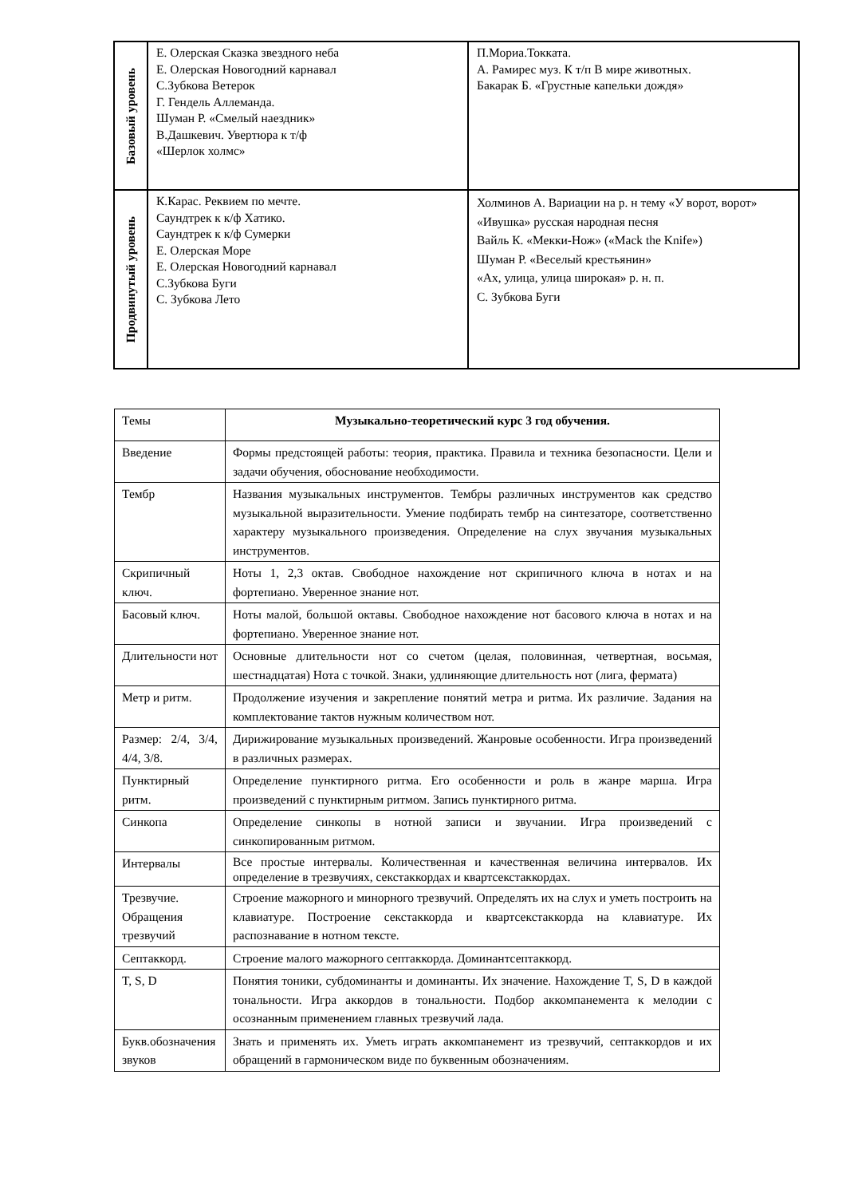| Базовый уровень | Е. Олерская Сказка звездного неба Е. Олерская Новогодний карнавал С.Зубкова Ветерок Г. Гендель Аллеманда. Шуман Р. «Смелый наездник» В.Дашкевич. Увертюра к т/ф «Шерлок холмс» | П.Мориа.Токката. А. Рамирес муз. К т/п В мире животных. Бакарак Б. «Грустные капельки дождя» |
| Продвинутый уровень | К.Карас. Реквием по мечте. Саундтрек к к/ф Хатико. Саундтрек к к/ф Сумерки Е. Олерская Море Е. Олерская Новогодний карнавал С.Зубкова Буги С. Зубкова Лето | Холминов А. Вариации на р. н тему «У ворот, ворот» «Ивушка» русская народная песня Вайль К. «Мекки-Нож» («Mack the Knife») Шуман Р. «Веселый крестьянин» «Ах, улица, улица широкая» р. н. п. С. Зубкова Буги |
| Темы | Музыкально-теоретический курс 3 год обучения. |
| --- | --- |
| Введение | Формы предстоящей работы: теория, практика. Правила и техника безопасности. Цели и задачи обучения, обоснование необходимости. |
| Тембр | Названия музыкальных инструментов. Тембры различных инструментов как средство музыкальной выразительности. Умение подбирать тембр на синтезаторе, соответственно характеру музыкального произведения. Определение на слух звучания музыкальных инструментов. |
| Скрипичный ключ. | Ноты 1, 2,3 октав. Свободное нахождение нот скрипичного ключа в нотах и на фортепиано. Уверенное знание нот. |
| Басовый ключ. | Ноты малой, большой октавы. Свободное нахождение нот басового ключа в нотах и на фортепиано. Уверенное знание нот. |
| Длительности нот | Основные длительности нот со счетом (целая, половинная, четвертная, восьмая, шестнадцатая) Нота с точкой. Знаки, удлиняющие длительность нот (лига, фермата) |
| Метр и ритм. | Продолжение изучения и закрепление понятий метра и ритма. Их различие. Задания на комплектование тактов нужным количеством нот. |
| Размер: 2/4, 3/4, 4/4, 3/8. | Дирижирование музыкальных произведений. Жанровые особенности. Игра произведений в различных размерах. |
| Пунктирный ритм. | Определение пунктирного ритма. Его особенности и роль в жанре марша. Игра произведений с пунктирным ритмом. Запись пунктирного ритма. |
| Синкопа | Определение синкопы в нотной записи и звучании. Игра произведений с синкопированным ритмом. |
| Интервалы | Все простые интервалы. Количественная и качественная величина интервалов. Их определение в трезвучиях, секстаккордах и квартсекстаккордах. |
| Трезвучие. Обращения трезвучий | Строение мажорного и минорного трезвучий. Определять их на слух и уметь построить на клавиатуре. Построение секстаккорда и квартсекстаккорда на клавиатуре. Их распознавание в нотном тексте. |
| Септаккорд. | Строение малого мажорного септаккорда. Доминантсептаккорд. |
| T, S, D | Понятия тоники, субдоминанты и доминанты. Их значение. Нахождение T, S, D в каждой тональности. Игра аккордов в тональности. Подбор аккомпанемента к мелодии с осознанным применением главных трезвучий лада. |
| Букв.обозначения звуков | Знать и применять их. Уметь играть аккомпанемент из трезвучий, септаккордов и их обращений в гармоническом виде по буквенным обозначениям. |